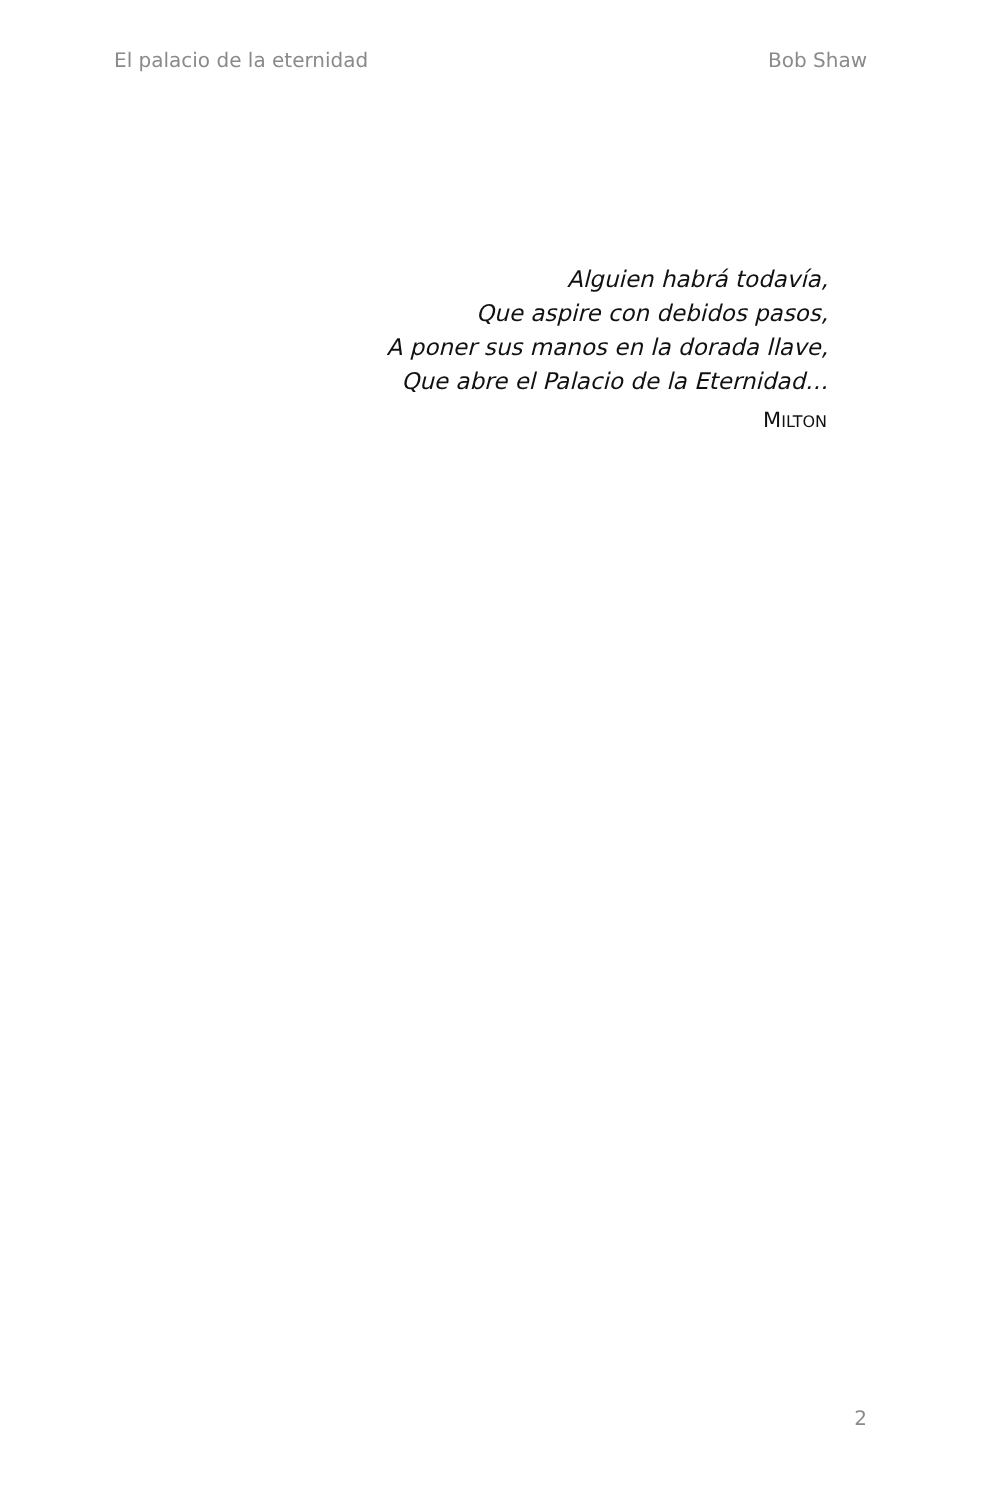El palacio de la eternidad Bob Shaw
Alguien habrá todavía,
Que aspire con debidos pasos,
A poner sus manos en la dorada llave,
Que abre el Palacio de la Eternidad…
MILTON
2